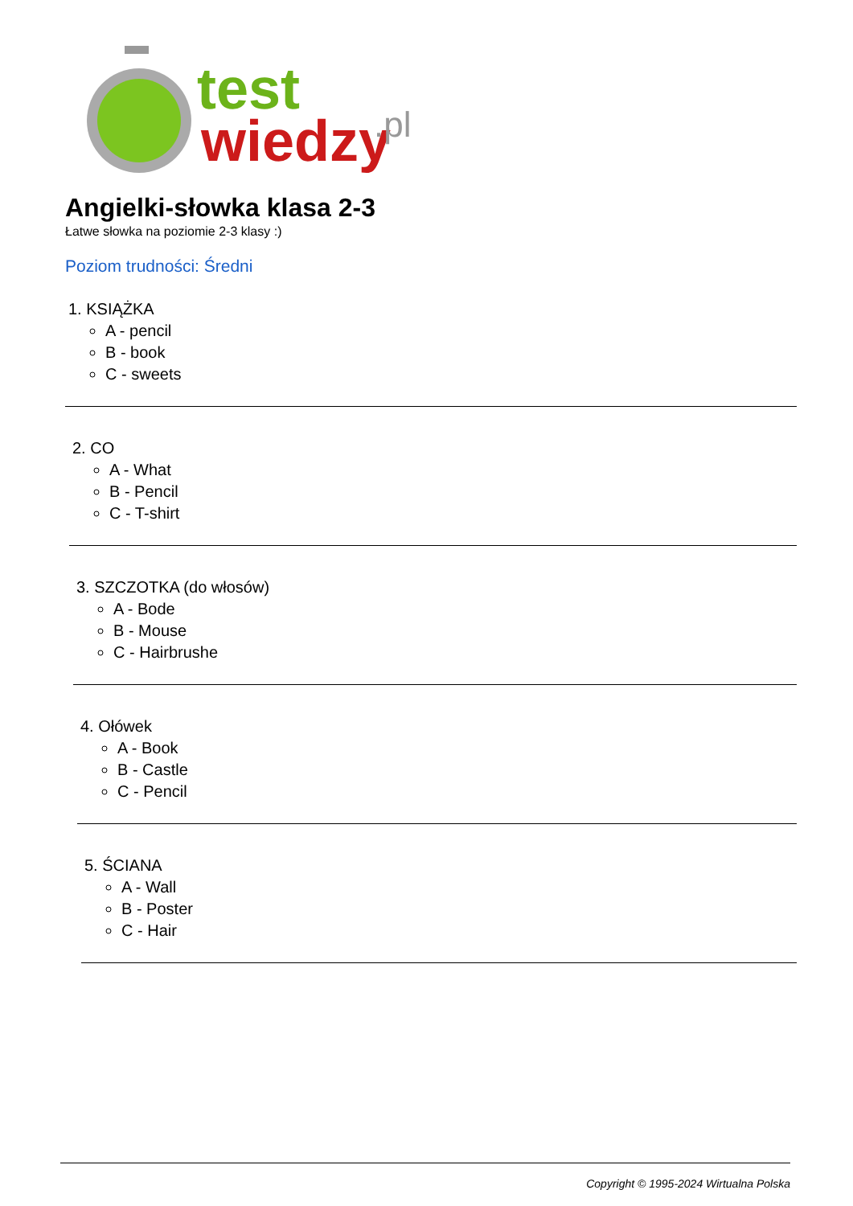test
wiedzy
.pl
Angielki-słowka klasa 2-3
Łatwe słowka na poziomie 2-3 klasy :)
Poziom trudności: Średni
1. KSIĄŻKA
A - pencil
B - book
C - sweets
2. CO
A - What
B - Pencil
C - T-shirt
3. SZCZOTKA (do włosów)
A - Bode
B - Mouse
C - Hairbrushe
4. Ołówek
A - Book
B - Castle
C - Pencil
5. ŚCIANA
A - Wall
B - Poster
C - Hair
Copyright © 1995-2024 Wirtualna Polska